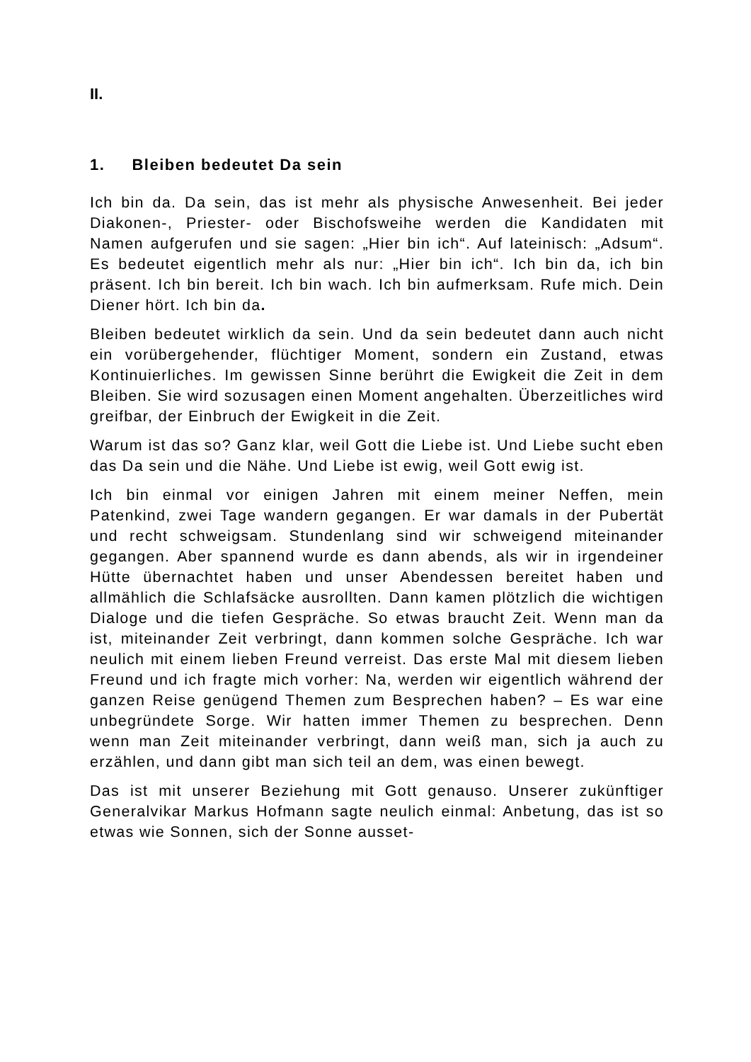II.
1. Bleiben bedeutet Da sein
Ich bin da. Da sein, das ist mehr als physische Anwesenheit. Bei jeder Diakonen-, Priester- oder Bischofsweihe werden die Kandidaten mit Namen aufgerufen und sie sagen: „Hier bin ich“. Auf lateinisch: „Adsum“. Es bedeutet eigentlich mehr als nur: „Hier bin ich“. Ich bin da, ich bin präsent. Ich bin bereit. Ich bin wach. Ich bin aufmerksam. Rufe mich. Dein Diener hört. Ich bin da.
Bleiben bedeutet wirklich da sein. Und da sein bedeutet dann auch nicht ein vorübergehender, flüchtiger Moment, sondern ein Zustand, etwas Kontinuierliches. Im gewissen Sinne berührt die Ewigkeit die Zeit in dem Bleiben. Sie wird sozusagen einen Moment angehalten. Überzeitliches wird greifbar, der Einbruch der Ewigkeit in die Zeit.
Warum ist das so? Ganz klar, weil Gott die Liebe ist. Und Liebe sucht eben das Da sein und die Nähe. Und Liebe ist ewig, weil Gott ewig ist.
Ich bin einmal vor einigen Jahren mit einem meiner Neffen, mein Patenkind, zwei Tage wandern gegangen. Er war damals in der Pubertät und recht schweigsam. Stundenlang sind wir schweigend miteinander gegangen. Aber spannend wurde es dann abends, als wir in irgendeiner Hütte übernachtet haben und unser Abendessen bereitet haben und allmählich die Schlafsäcke ausrollten. Dann kamen plötzlich die wichtigen Dialoge und die tiefen Gespräche. So etwas braucht Zeit. Wenn man da ist, miteinander Zeit verbringt, dann kommen solche Gespräche. Ich war neulich mit einem lieben Freund verreist. Das erste Mal mit diesem lieben Freund und ich fragte mich vorher: Na, werden wir eigentlich während der ganzen Reise genügend Themen zum Besprechen haben? – Es war eine unbegründete Sorge. Wir hatten immer Themen zu besprechen. Denn wenn man Zeit miteinander verbringt, dann weiß man, sich ja auch zu erzählen, und dann gibt man sich teil an dem, was einen bewegt.
Das ist mit unserer Beziehung mit Gott genauso. Unserer zukünftiger Generalvikar Markus Hofmann sagte neulich einmal: Anbetung, das ist so etwas wie Sonnen, sich der Sonne ausset-